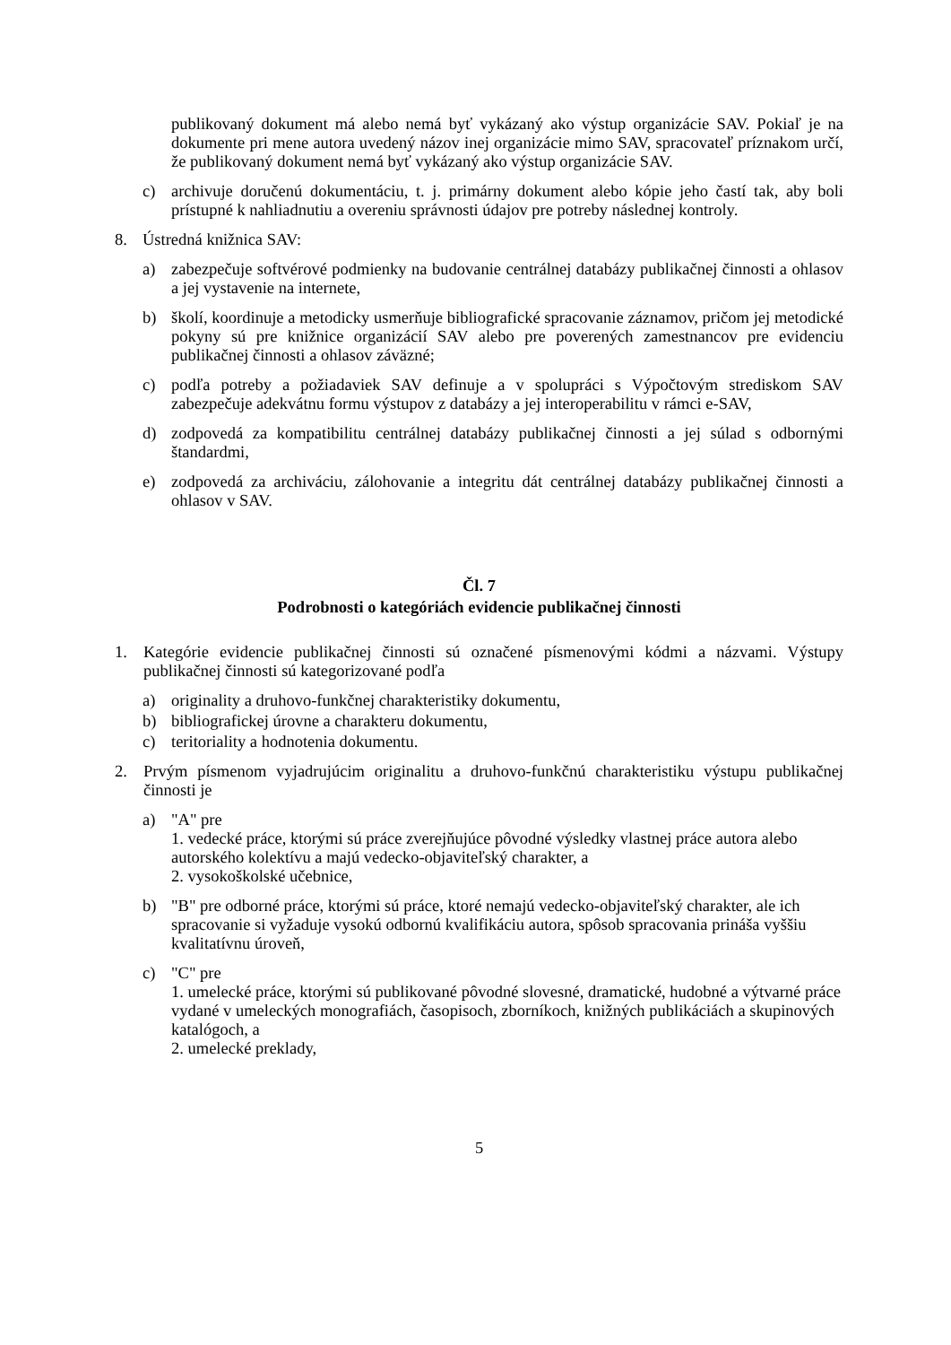publikovaný dokument má alebo nemá byť vykázaný ako výstup organizácie SAV. Pokiaľ je na dokumente pri mene autora uvedený názov inej organizácie mimo SAV, spracovateľ príznakom určí, že publikovaný dokument nemá byť vykázaný ako výstup organizácie SAV.
c) archivuje doručenú dokumentáciu, t. j. primárny dokument alebo kópie jeho častí tak, aby boli prístupné k nahliadnutiu a overeniu správnosti údajov pre potreby následnej kontroly.
8. Ústredná knižnica SAV:
a) zabezpečuje softvérové podmienky na budovanie centrálnej databázy publikačnej činnosti a ohlasov a jej vystavenie na internete,
b) školí, koordinuje a metodicky usmerňuje bibliografické spracovanie záznamov, pričom jej metodické pokyny sú pre knižnice organizácií SAV alebo pre poverených zamestnancov pre evidenciu publikačnej činnosti a ohlasov záväzné;
c) podľa potreby a požiadaviek SAV definuje a v spolupráci s Výpočtovým strediskom SAV zabezpečuje adekvátnu formu výstupov z databázy a jej interoperabilitu v rámci e-SAV,
d) zodpovedá za kompatibilitu centrálnej databázy publikačnej činnosti a jej súlad s odbornými štandardmi,
e) zodpovedá za archiváciu, zálohovanie a integritu dát centrálnej databázy publikačnej činnosti a ohlasov v SAV.
Čl. 7
Podrobnosti o kategóriách evidencie publikačnej činnosti
1. Kategórie evidencie publikačnej činnosti sú označené písmenovými kódmi a názvami. Výstupy publikačnej činnosti sú kategorizované podľa
a) originality a druhovo-funkčnej charakteristiky dokumentu,
b) bibliografickej úrovne a charakteru dokumentu,
c) teritoriality a hodnotenia dokumentu.
2. Prvým písmenom vyjadrujúcim originalitu a druhovo-funkčnú charakteristiku výstupu publikačnej činnosti je
a) "A" pre
1. vedecké práce, ktorými sú práce zverejňujúce pôvodné výsledky vlastnej práce autora alebo autorského kolektívu a majú vedecko-objaviteľský charakter, a
2. vysokoškolské učebnice,
b) "B" pre odborné práce, ktorými sú práce, ktoré nemajú vedecko-objaviteľský charakter, ale ich spracovanie si vyžaduje vysokú odbornú kvalifikáciu autora, spôsob spracovania prináša vyššiu kvalitatívnu úroveň,
c) "C" pre
1. umelecké práce, ktorými sú publikované pôvodné slovesné, dramatické, hudobné a výtvarné práce vydané v umeleckých monografiách, časopisoch, zborníkoch, knižných publikáciách a skupinových katalógoch, a
2. umelecké preklady,
5